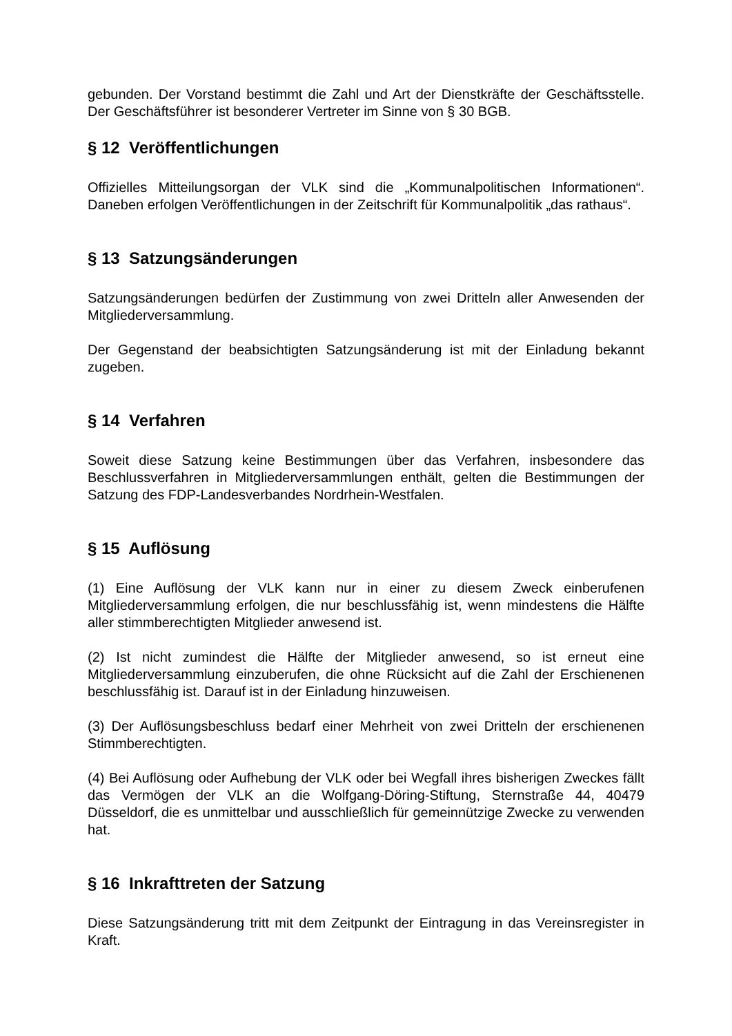gebunden. Der Vorstand bestimmt die Zahl und Art der Dienstkräfte der Geschäftsstelle. Der Geschäftsführer ist besonderer Vertreter im Sinne von § 30 BGB.
§ 12 Veröffentlichungen
Offizielles Mitteilungsorgan der VLK sind die „Kommunalpolitischen Informationen“. Daneben erfolgen Veröffentlichungen in der Zeitschrift für Kommunalpolitik „das rathaus“.
§ 13 Satzungsänderungen
Satzungsänderungen bedürfen der Zustimmung von zwei Dritteln aller Anwesenden der Mitgliederversammlung.
Der Gegenstand der beabsichtigten Satzungsänderung ist mit der Einladung bekannt zugeben.
§ 14 Verfahren
Soweit diese Satzung keine Bestimmungen über das Verfahren, insbesondere das Beschlussverfahren in Mitgliederversammlungen enthält, gelten die Bestimmungen der Satzung des FDP-Landesverbandes Nordrhein-Westfalen.
§ 15 Auflösung
(1) Eine Auflösung der VLK kann nur in einer zu diesem Zweck einberufenen Mitgliederversammlung erfolgen, die nur beschlussfähig ist, wenn mindestens die Hälfte aller stimmberechtigten Mitglieder anwesend ist.
(2) Ist nicht zumindest die Hälfte der Mitglieder anwesend, so ist erneut eine Mitgliederversammlung einzuberufen, die ohne Rücksicht auf die Zahl der Erschienenen beschlussfähig ist. Darauf ist in der Einladung hinzuweisen.
(3) Der Auflösungsbeschluss bedarf einer Mehrheit von zwei Dritteln der erschienenen Stimmberechtigten.
(4) Bei Auflösung oder Aufhebung der VLK oder bei Wegfall ihres bisherigen Zweckes fällt das Vermögen der VLK an die Wolfgang-Döring-Stiftung, Sternstraße 44, 40479 Düsseldorf, die es unmittelbar und ausschließlich für gemeinnützige Zwecke zu verwenden hat.
§ 16 Inkrafttreten der Satzung
Diese Satzungsänderung tritt mit dem Zeitpunkt der Eintragung in das Vereinsregister in Kraft.